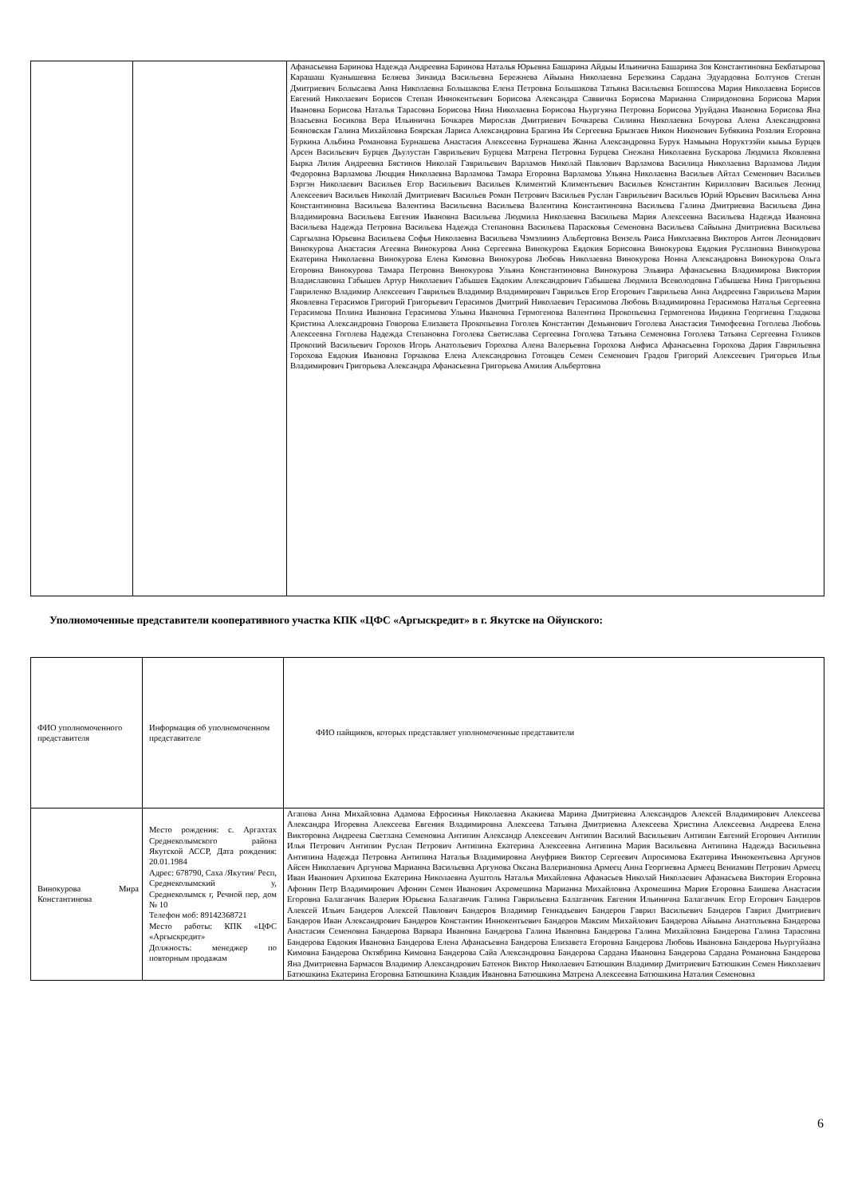| | | Афанасьевна Баринова Надежда Андреевна Баринова Наталья Юрьевна Башарина Айдыы Ильинична Башарина Зоя Константиновна Бекбатырова Карашаш Куанышевна Беляева Зинаида Васильевна Бережнева Айыына Николаевна Березкина Сардана Эдуардовна Болтунов Степан Дмитриевич Болысаева Анна Николаевна Большакова Елена Петровна Большакова Татьяна Васильевна Боппосова Мария Николаевна Борисов Евгений Николаевич Борисов Степан Иннокентьевич Борисова Александра Саввична Борисова Марианна Спиридоновна Борисова Мария Ивановна Борисова Наталья Тарасовна Борисова Нина Николаевна Борисова Ньургуяна Петровна Борисова Уруйдана Ивановна Борисова Яна Власьевна Босикова Вера Ильинична Бочкарев Мирослав Дмитриевич Бочкарева Силияна Николаевна Бочурова Алена Александровна Бояновская Галина Михайловна Боярская Лариса Александровна Брагина Ия Сергеевна Брызгаев Никон Никонович Бубякина Розалия Егоровна Буркина Альбина Романовна Бурнашева Анастасия Алексеевна Бурнашева Жанна Александровна Бурук Намыына Норуктээйи кыыьа Бурцев Арсен Васильевич Бурцев Дьулустан Гаврильевич Бурцева Матрена Петровна Бурцева Снежана Николаевна Бускарова Людмила Яковлевна Бырка Лилия Андреевна Бястинов Николай Гаврильевич Варламов Николай Павлович Варламова Василица Николаевна Варламова Лидия Федоровна Варламова Люцция Николаевна Варламова Тамара Егоровна Варламова Ульяна Николаевна Васильев Айтал Семенович Васильев Бэргэн Николаевич Васильев Егор Васильевич Васильев Климентий Климентьевич Васильев Константин Кириллович Васильев Леонид Алексеевич Васильев Николай Дмитриевич Васильев Роман Петрович Васильев Руслан Гаврильевич Васильев Юрий Юрьевич Васильева Анна Константиновна Васильева Валентина Васильевна Васильева Валентина Константиновна Васильева Галина Дмитриевна Васильева Дина Владимировна Васильева Евгения Ивановна Васильева Людмила Николаевна Васильева Мария Алексеевна Васильева Надежда Ивановна Васильева Надежда Петровна Васильева Надежда Степановна Васильева Парасковья Семеновна Васильева Сайыына Дмитриевна Васильева Саргылана Юрьевна Васильева Софья Николаевна Васильева Чэмэлиинэ Альбертовна Вензель Раиса Николаевна Викторов Антон Леонидович Винокурова Анастасия Агеевна Винокурова Анна Сергеевна Винокурова Евдокия Борисовна Винокурова Евдокия Руслановна Винокурова Екатерина Николаевна Винокурова Елена Кимовна Винокурова Любовь Николаевна Винокурова Нонна Александровна Винокурова Ольга Егоровна Винокурова Тамара Петровна Винокурова Ульяна Константиновна Винокурова Эльвира Афанасьевна Владимирова Виктория Владиславовна Габышев Артур Николаевич Габышев Евдоким Александрович Габышева Людмила Всеволодовна Габышева Нина Григорьевна Гавриленко Владимир Алексеевич Гаврильев Владимир Владимирович Гаврильев Егор Егорович Гаврильева Анна Андреевна Гаврильева Мария Яковлевна Герасимов Григорий Григорьевич Герасимов Дмитрий Николаевич Герасимова Любовь Владимировна Герасимова Наталья Сергеевна Герасимова Полина Ивановна Герасимова Ульяна Ивановна Гермогенова Валентина Прокопьевна Гермогенова Индияна Георгиевна Гладкова Кристина Александровна Говорова Елизавета Прокопьевна Гоголев Константин Демьянович Гоголева Анастасия Тимофеевна Гоголева Любовь Алексеевна Гоголева Надежда Степановна Гоголева Светислава Сергеевна Гоголева Татьяна Семеновна Гоголева Татьяна Сергеевна Голиков Прокопий Васильевич Горохов Игорь Анатольевич Горохова Алена Валерьевна Горохова Анфиса Афанасьевна Горохова Дария Гаврильевна Горохова Евдокия Ивановна Горчакова Елена Александровна Готовцев Семен Семенович Градов Григорий Алексеевич Григорьев Илья Владимирович Григорьева Александра Афанасьевна Григорьева Амилия Альбертовна |
Уполномоченные представители кооперативного участка КПК «ЦФС «Аргыскредит» в г. Якутске на Ойунского:
| ФИО уполномоченного представителя | Информация об уполномоченном представителе | ФИО пайщиков, которых представляет уполномоченные представители |
| Винокурова Мира Константинова | Место рождения: с. Аргахтах Среднеколымского района Якутской АССР, Дата рождения: 20.01.1984 Адрес: 678790, Саха /Якутия/ Респ, Среднеколымский у, Среднеколымск г, Речной пер, дом № 10 Телефон моб: 89142368721 Место работы: КПК «ЦФС «Аргыскредит» Должность: менеджер по повторным продажам | Агапова Анна Михайловна Адамова Ефросинья Николаевна Акакиева Марина Дмитриевна Александров Алексей Владимирович Алексеева Александра Игоревна Алексеева Евгения Владимировна Алексеева Татьяна Дмитриевна Алексеева Христина Алексеевна Андреева Елена Викторовна Андреева Светлана Семеновна Антипин Александр Алексеевич Антипин Василий Васильевич Антипин Евгений Егорович Антипин Илья Петрович Антипин Руслан Петрович Антипина Екатерина Алексеевна Антипина Мария Васильевна Антипина Надежда Васильевна Антипина Надежда Петровна Антипина Наталья Владимировна Ануфриев Виктор Сергеевич Апросимова Екатерина Иннокентьевна Аргунов Айсен Николаевич Аргунова Марианна Васильевна Аргунова Оксана Валериановна Армеец Анна Георгиевна Армеец Вениамин Петрович Армеец Иван Иванович Архипова Екатерина Николаевна Ауштоль Наталья Михайловна Афанасьев Николай Николаевич Афанасьева Виктория Егоровна Афонин Петр Владимирович Афонин Семен Иванович Ахромешина Марианна Михайловна Ахромешина Мария Егоровна Баишева Анастасия Егоровна Балаганчик Валерия Юрьевна Балаганчик Галина Гаврильевна Балаганчик Евгения Ильинична Балаганчик Егор Егорович Бандеров Алексей Ильич Бандеров Алексей Павлович Бандеров Владимир Геннадьевич Бандеров Гаврил Васильевич Бандеров Гаврил Дмитриевич Бандеров Иван Александрович Бандеров Константин Иннокентьевич Бандеров Максим Михайлович Бандерова Айыына Анатольевна Бандерова Анастасия Семеновна Бандерова Варвара Ивановна Бандерова Галина Ивановна Бандерова Галина Михайловна Бандерова Галина Тарасовна Бандерова Евдокия Ивановна Бандерова Елена Афанасьевна Бандерова Елизавета Егоровна Бандерова Любовь Ивановна Бандерова Ньургуйаана Кимовна Бандерова Октябрина Кимовна Бандерова Сайа Александровна Бандерова Сардана Ивановна Бандерова Сардана Романовна Бандерова Яна Дмитриевна Бармасов Владимир Александрович Батенок Виктор Николаевич Батюшкин Владимир Дмитриевич Батюшкин Семен Николаевич Батюшкина Екатерина Егоровна Батюшкина Клавдия Ивановна Батюшкина Матрена Алексеевна Батюшкина Наталия Семеновна |
6